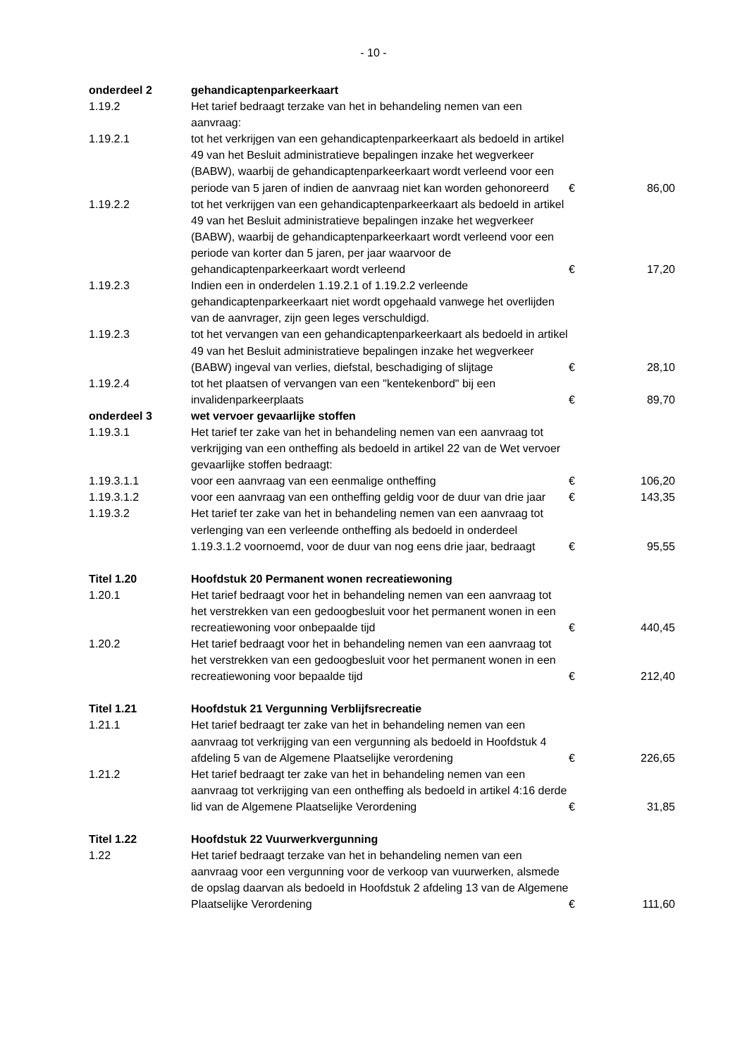- 10 -
| onderdeel 2 | gehandicaptenparkeerkaart | | |
| 1.19.2 | Het tarief bedraagt terzake van het in behandeling nemen van een aanvraag: | | |
| 1.19.2.1 | tot het verkrijgen van een gehandicaptenparkeerkaart als bedoeld in artikel 49 van het Besluit administratieve bepalingen inzake het wegverkeer (BABW), waarbij de gehandicaptenparkeerkaart wordt verleend voor een periode van 5 jaren of indien de aanvraag niet kan worden gehonoreerd | € | 86,00 |
| 1.19.2.2 | tot het verkrijgen van een gehandicaptenparkeerkaart als bedoeld in artikel 49 van het Besluit administratieve bepalingen inzake het wegverkeer (BABW), waarbij de gehandicaptenparkeerkaart wordt verleend voor een periode van korter dan 5 jaren, per jaar waarvoor de gehandicaptenparkeerkaart wordt verleend | € | 17,20 |
| 1.19.2.3 | Indien een in onderdelen 1.19.2.1 of 1.19.2.2 verleende gehandicaptenparkeerkaart niet wordt opgehaald vanwege het overlijden van de aanvrager, zijn geen leges verschuldigd. | | |
| 1.19.2.3 | tot het vervangen van een gehandicaptenparkeerkaart als bedoeld in artikel 49 van het Besluit administratieve bepalingen inzake het wegverkeer (BABW) ingeval van verlies, diefstal, beschadiging of slijtage | € | 28,10 |
| 1.19.2.4 | tot het plaatsen of vervangen van een "kentekenbord" bij een invalidenparkeerplaats | € | 89,70 |
| onderdeel 3 | wet vervoer gevaarlijke stoffen | | |
| 1.19.3.1 | Het tarief ter zake van het in behandeling nemen van een aanvraag tot verkrijging van een ontheffing als bedoeld in artikel 22 van de Wet vervoer gevaarlijke stoffen bedraagt: | | |
| 1.19.3.1.1 | voor een aanvraag van een eenmalige ontheffing | € | 106,20 |
| 1.19.3.1.2 | voor een aanvraag van een ontheffing geldig voor de duur van drie jaar | € | 143,35 |
| 1.19.3.2 | Het tarief ter zake van het in behandeling nemen van een aanvraag tot verlenging van een verleende ontheffing als bedoeld in onderdeel 1.19.3.1.2 voornoemd, voor de duur van nog eens drie jaar, bedraagt | € | 95,55 |
| Titel 1.20 | Hoofdstuk 20 Permanent wonen recreatiewoning | | |
| 1.20.1 | Het tarief bedraagt voor het in behandeling nemen van een aanvraag tot het verstrekken van een gedoogbesluit voor het permanent wonen in een recreatiewoning voor onbepaalde tijd | € | 440,45 |
| 1.20.2 | Het tarief bedraagt voor het in behandeling nemen van een aanvraag tot het verstrekken van een gedoogbesluit voor het permanent wonen in een recreatiewoning voor bepaalde tijd | € | 212,40 |
| Titel 1.21 | Hoofdstuk 21 Vergunning Verblijfsrecreatie | | |
| 1.21.1 | Het tarief bedraagt ter zake van het in behandeling nemen van een aanvraag tot verkrijging van een vergunning als bedoeld in Hoofdstuk 4 afdeling 5 van de Algemene Plaatselijke verordening | € | 226,65 |
| 1.21.2 | Het tarief bedraagt ter zake van het in behandeling nemen van een aanvraag tot verkrijging van een ontheffing als bedoeld in artikel 4:16 derde lid van de Algemene Plaatselijke Verordening | € | 31,85 |
| Titel 1.22 | Hoofdstuk 22 Vuurwerkvergunning | | |
| 1.22 | Het tarief bedraagt terzake van het in behandeling nemen van een aanvraag voor een vergunning voor de verkoop van vuurwerken, alsmede de opslag daarvan als bedoeld in Hoofdstuk 2 afdeling 13 van de Algemene Plaatselijke Verordening | € | 111,60 |